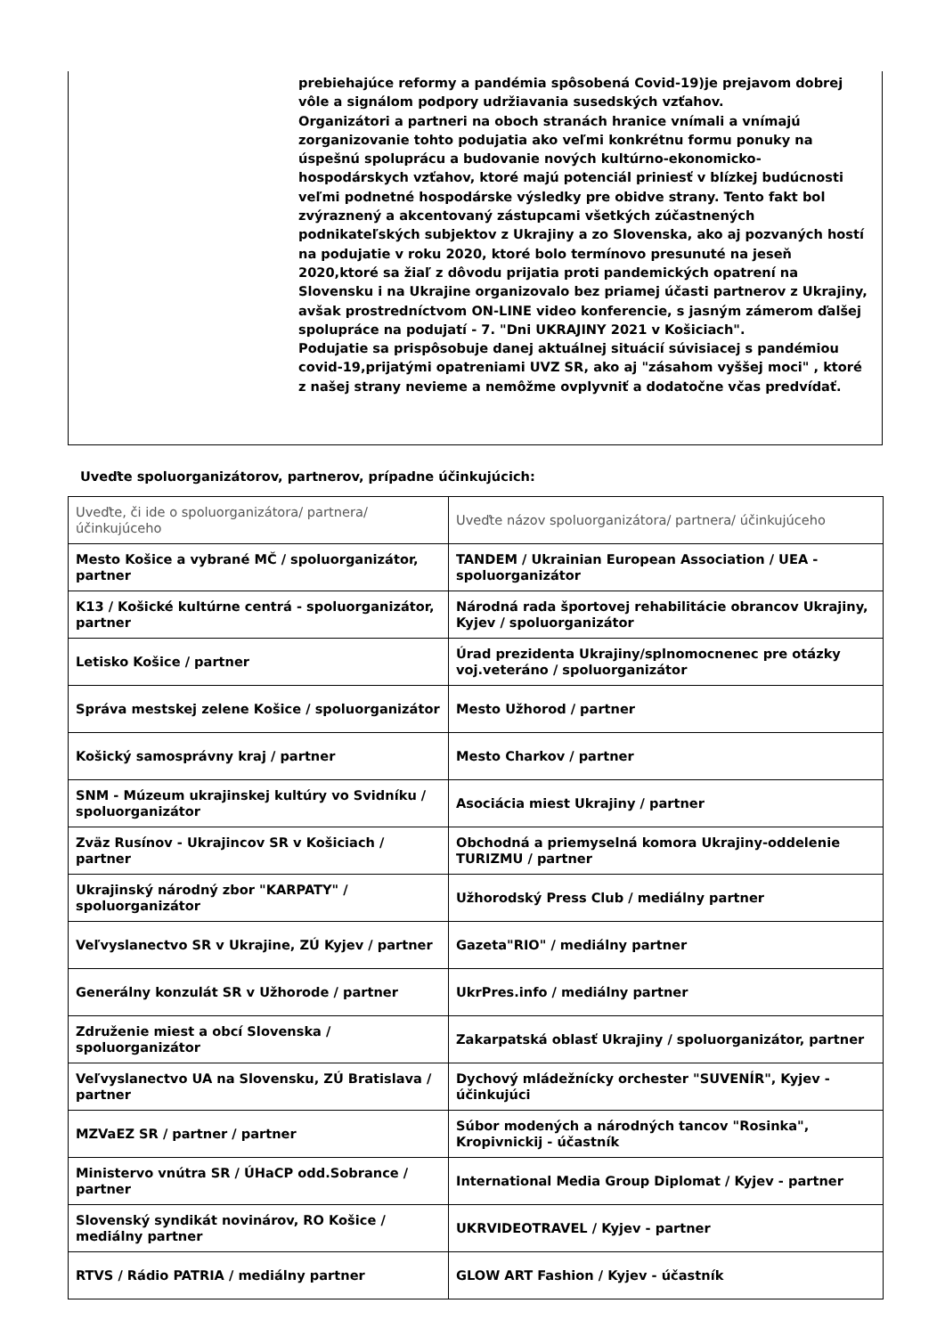prebiehajúce reformy a pandémia spôsobená Covid-19)je prejavom dobrej vôle a signálom podpory udržiavania susedských vzťahov.
Organizátori a partneri na oboch stranách hranice vnímali a vnímajú zorganizovanie tohto podujatia ako veľmi konkrétnu formu ponuky na úspešnú spoluprácu a budovanie nových kultúrno-ekonomicko-hospodárskych vzťahov, ktoré majú potenciál priniesť v blízkej budúcnosti veľmi podnetné hospodárske výsledky pre obidve strany. Tento fakt bol zvýraznený a akcentovaný zástupcami všetkých zúčastnených podnikateľských subjektov z Ukrajiny a zo Slovenska, ako aj pozvaných hostí na podujatie v roku 2020, ktoré bolo termínovo presunuté na jeseň 2020,ktoré sa žiaľ z dôvodu prijatia proti pandemických opatrení na Slovensku i na Ukrajine organizovalo bez priamej účasti partnerov z Ukrajiny, avšak prostredníctvom ON-LINE video konferencie, s jasným zámerom ďalšej spolupráce na podujatí - 7. "Dni UKRAJINY 2021 v Košiciach".
Podujatie sa prispôsobuje danej aktuálnej situácií súvisiacej s pandémiou covid-19,prijatými opatreniami UVZ SR, ako aj "zásahom vyššej moci" , ktoré z našej strany nevieme a nemôžme ovplyvniť a dodatočne včas predvídať.
Uveďte spoluorganizátorov, partnerov, prípadne účinkujúcich:
| Uveďte, či ide o spoluorganizátora/ partnera/ účinkujúceho | Uveďte názov spoluorganizátora/ partnera/ účinkujúceho |
| --- | --- |
| Mesto Košice a vybrané MČ / spoluorganizátor, partner | TANDEM / Ukrainian European Association / UEA - spoluorganizátor |
| K13 / Košické kultúrne centrá - spoluorganizátor, partner | Národná rada športovej rehabilitácie obrancov Ukrajiny, Kyjev / spoluorganizátor |
| Letisko Košice / partner | Úrad prezidenta Ukrajiny/splnomocnenec pre otázky voj.veteráno / spoluorganizátor |
| Správa mestskej zelene Košice / spoluorganizátor | Mesto Užhorod / partner |
| Košický samosprávny kraj / partner | Mesto Charkov / partner |
| SNM - Múzeum ukrajinskej kultúry vo Svidníku / spoluorganizátor | Asociácia miest Ukrajiny / partner |
| Zväz Rusínov - Ukrajincov SR v Košiciach / partner | Obchodná a priemyselná komora Ukrajiny-oddelenie TURIZMU / partner |
| Ukrajinský národný zbor "KARPATY" / spoluorganizátor | Užhorodský Press Club / mediálny partner |
| Veľvyslanectvo SR v Ukrajine, ZÚ Kyjev / partner | Gazeta"RIO" / mediálny partner |
| Generálny konzulát SR v Užhorode / partner | UkrPres.info / mediálny partner |
| Združenie miest a obcí Slovenska / spoluorganizátor | Zakarpatská oblasť Ukrajiny / spoluorganizátor, partner |
| Veľvyslanectvo UA na Slovensku, ZÚ Bratislava / partner | Dychový mládežnícky orchester "SUVENÍR", Kyjev - účinkujúci |
| MZVaEZ SR / partner / partner | Súbor modených a národných tancov "Rosinka", Kropivnickij - účastník |
| Ministervo vnútra SR / ÚHaCP odd.Sobrance / partner | International Media Group Diplomat / Kyjev - partner |
| Slovenský syndikát novinárov, RO Košice / mediálny partner | UKRVIDEOTRAVEL / Kyjev - partner |
| RTVS / Rádio PATRIA / mediálny partner | GLOW ART Fashion / Kyjev - účastník |